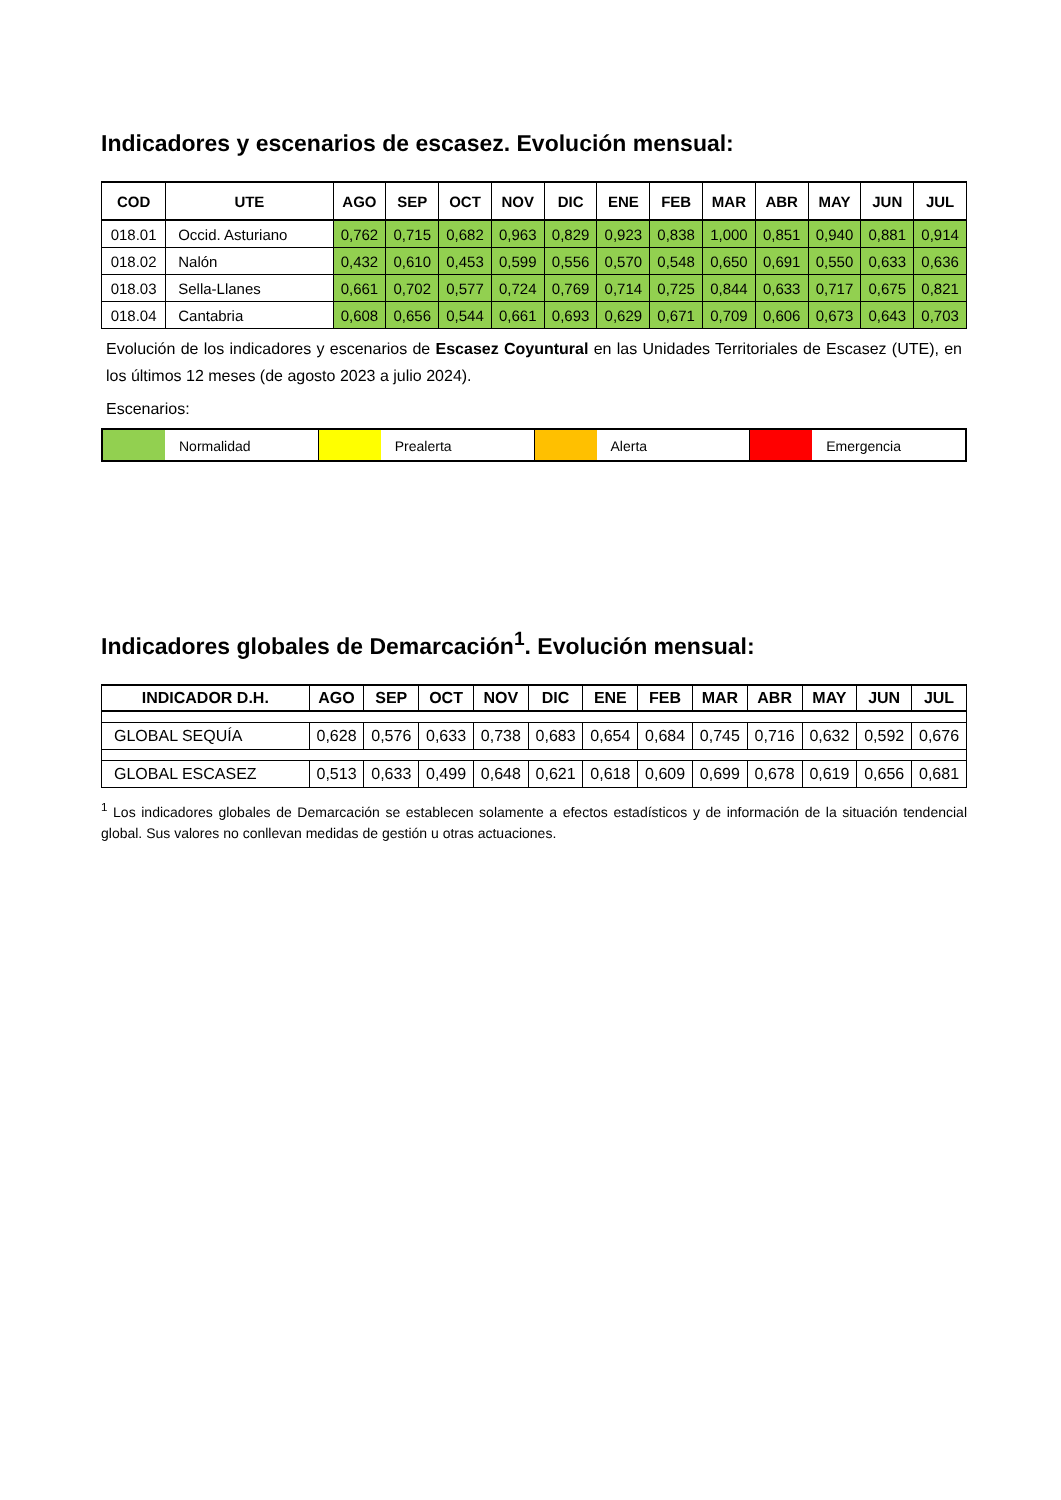Indicadores y escenarios de escasez. Evolución mensual:
| COD | UTE | AGO | SEP | OCT | NOV | DIC | ENE | FEB | MAR | ABR | MAY | JUN | JUL |
| --- | --- | --- | --- | --- | --- | --- | --- | --- | --- | --- | --- | --- | --- |
| 018.01 | Occid. Asturiano | 0,762 | 0,715 | 0,682 | 0,963 | 0,829 | 0,923 | 0,838 | 1,000 | 0,851 | 0,940 | 0,881 | 0,914 |
| 018.02 | Nalón | 0,432 | 0,610 | 0,453 | 0,599 | 0,556 | 0,570 | 0,548 | 0,650 | 0,691 | 0,550 | 0,633 | 0,636 |
| 018.03 | Sella-Llanes | 0,661 | 0,702 | 0,577 | 0,724 | 0,769 | 0,714 | 0,725 | 0,844 | 0,633 | 0,717 | 0,675 | 0,821 |
| 018.04 | Cantabria | 0,608 | 0,656 | 0,544 | 0,661 | 0,693 | 0,629 | 0,671 | 0,709 | 0,606 | 0,673 | 0,643 | 0,703 |
Evolución de los indicadores y escenarios de Escasez Coyuntural en las Unidades Territoriales de Escasez (UTE), en los últimos 12 meses (de agosto 2023 a julio 2024).
Escenarios:
Normalidad Prealerta Alerta Emergencia
Indicadores globales de Demarcación<sup>1</sup>. Evolución mensual:
| INDICADOR D.H. | AGO | SEP | OCT | NOV | DIC | ENE | FEB | MAR | ABR | MAY | JUN | JUL |
| --- | --- | --- | --- | --- | --- | --- | --- | --- | --- | --- | --- | --- |
| GLOBAL SEQUÍA | 0,628 | 0,576 | 0,633 | 0,738 | 0,683 | 0,654 | 0,684 | 0,745 | 0,716 | 0,632 | 0,592 | 0,676 |
| GLOBAL ESCASEZ | 0,513 | 0,633 | 0,499 | 0,648 | 0,621 | 0,618 | 0,609 | 0,699 | 0,678 | 0,619 | 0,656 | 0,681 |
<sup>1</sup> Los indicadores globales de Demarcación se establecen solamente a efectos estadísticos y de información de la situación tendencial global. Sus valores no conllevan medidas de gestión u otras actuaciones.